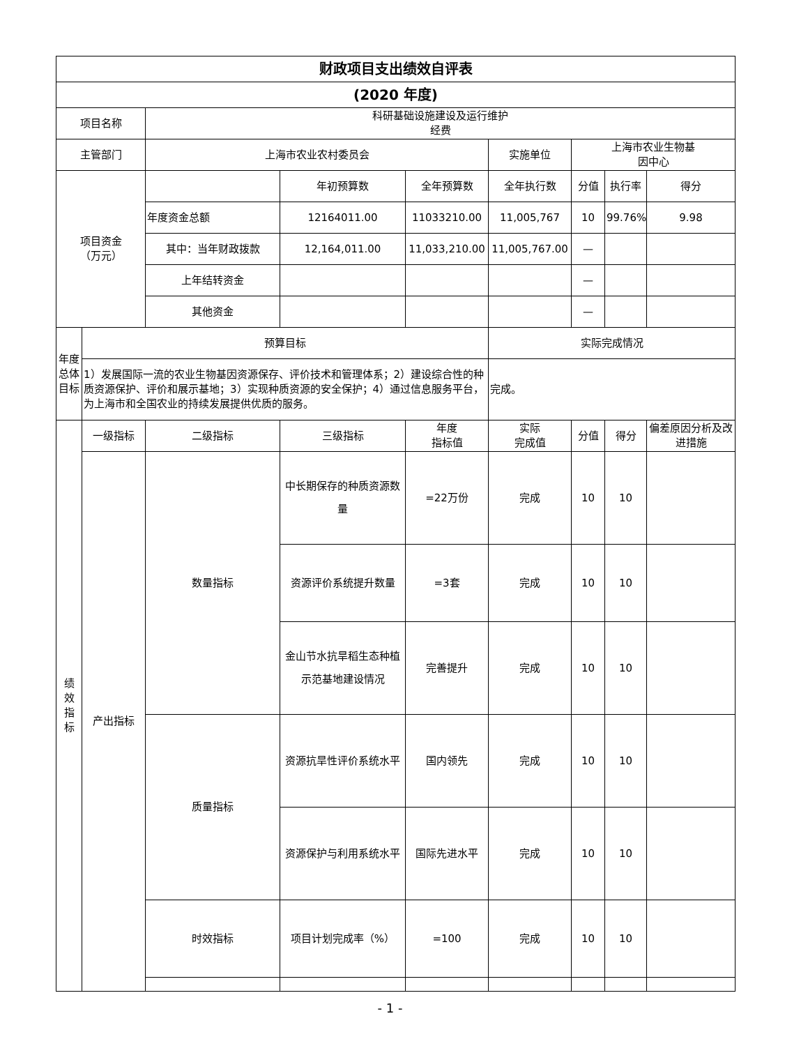| 财政项目支出绩效自评表 | | | | | | | | |
| (2020 年度) | | | | | | | | |
| 项目名称 | | 科研基础设施建设及运行维护 经费 | | | | | | |
| 主管部门 | | 上海市农业农村委员会 | | | 实施单位 | 上海市农业生物基 因中心 | | |
| 项目资金 （万元） | | | 年初预算数 | 全年预算数 | 全年执行数 | 分值 | 执行率 | 得分 |
| | | 年度资金总额 | 12164011.00 | 11033210.00 | 11,005,767 | 10 | 99.76% | 9.98 |
| | | 其中：当年财政拨款 | 12,164,011.00 | 11,033,210.00 | 11,005,767.00 | — | | |
| | | 上年结转资金 | | | | — | | |
| | | 其他资金 | | | | — | | |
| 年度总体目标 | 预算目标 | | | | 实际完成情况 | | | |
| | 1）发展国际一流的农业生物基因资源保存、评价技术和管理体系；2）建设综合性的种质资源保护、评价和展示基地；3）实现种质资源的安全保护；4）通过信息服务平台，为上海市和全国农业的持续发展提供优质的服务。 | | | | 完成。 | | | |
| 绩 效 指 标 | 一级指标 | 二级指标 | 三级指标 | 年度 指标值 | 实际 完成值 | 分值 | 得分 | 偏差原因分析及改进措施 |
| | 产出指标 | 数量指标 | 中长期保存的种质资源数量 | =22万份 | 完成 | 10 | 10 | |
| | | | 资源评价系统提升数量 | =3套 | 完成 | 10 | 10 | |
| | | | 金山节水抗旱稻生态种植示范基地建设情况 | 完善提升 | 完成 | 10 | 10 | |
| | | 质量指标 | 资源抗旱性评价系统水平 | 国内领先 | 完成 | 10 | 10 | |
| | | | 资源保护与利用系统水平 | 国际先进水平 | 完成 | 10 | 10 | |
| | | 时效指标 | 项目计划完成率（%） | =100 | 完成 | 10 | 10 | |
- 1 -